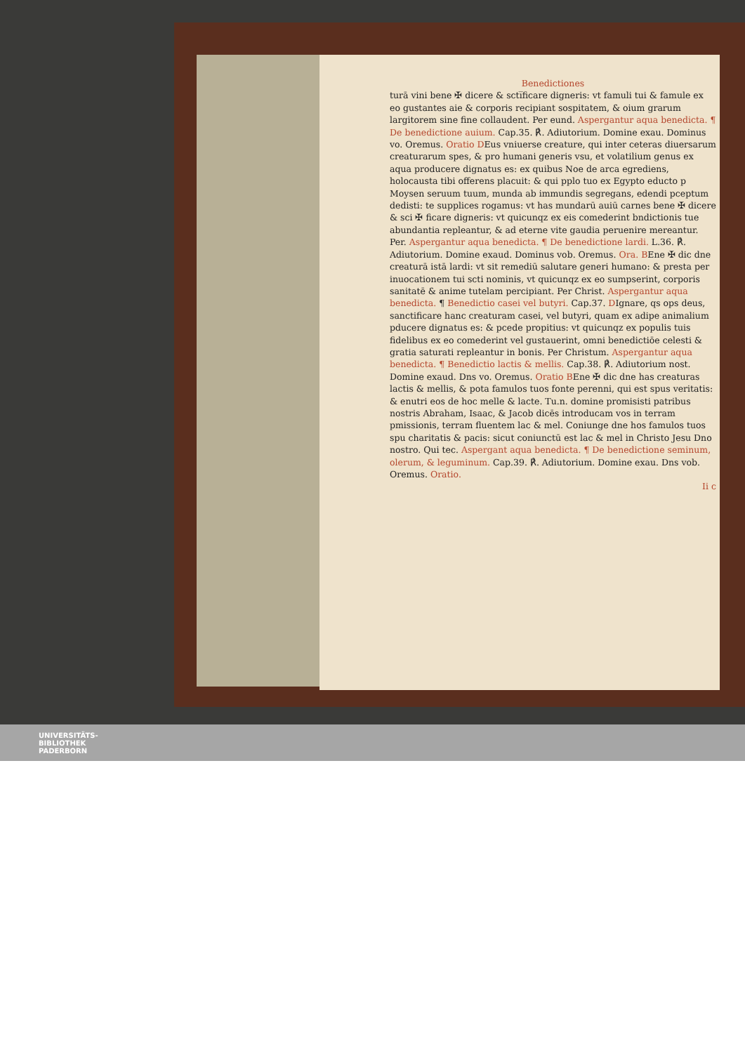Benedictiones
turā vini bene ✠ dicere & scti̅ficare digneris: vt famuli tui & famule ex eo gustantes aie & corporis recipiant sospitatem, & oium grarum largitorem sine fine collaudent. Per eund. Aspergantur aqua benedicta. ¶ De benedictione auium. Cap.35. ℟. Adiutorium. Domine exau. Dominus vo. Oremus. Oratio DEus vniuerse creature, qui inter ceteras diuersarum creaturarum spes, & pro humani generis vsu, et volatilium genus ex aqua producere dignatus es: ex quibus Noe de arca egrediens, holocausta tibi offerens placuit: & qui pplo tuo ex Egypto educto p Moysen seruum tuum, munda ab immundis segregans, edendi pceptum dedisti: te supplices rogamus: vt has mundarū auiū carnes bene ✠ dicere & sci ✠ ficare digneris: vt quicunqz ex eis comederint bndictionis tue abundantia repleantur, & ad eterne vite gaudia peruenire mereantur. Per. Aspergantur aqua benedicta. ¶ De benedictione lardi. L.36. ℟. Adiutorium. Domine exaud. Dominus vob. Oremus. Ora. BEne ✠ dic dne creaturā istā lardi: vt sit remediū salutare generi humano: & presta per inuocationem tui scti nominis, vt quicunqz ex eo sumpserint, corporis sanitatē & anime tutelam percipiant. Per Christ. Aspergantur aqua benedicta. ¶ Benedictio casei vel butyri. Cap.37. DIgnare, qs ops deus, sanctificare hanc creaturam casei, vel butyri, quam ex adipe animalium pducere dignatus es: & pcede propitius: vt quicunqz ex populis tuis fidelibus ex eo comederint vel gustauerint, omni benedictiōe celesti & gratia saturati repleantur in bonis. Per Christum. Aspergantur aqua benedicta. ¶ Benedictio lactis & mellis. Cap.38. ℟. Adiutorium nost. Domine exaud. Dns vo. Oremus. Oratio BEne ✠ dic dne has creaturas lactis & mellis, & pota famulos tuos fonte perenni, qui est spus veritatis: & enutri eos de hoc melle & lacte. Tu.n. domine promisisti patribus nostris Abraham, Isaac, & Jacob dicēs introducam vos in terram pmissionis, terram fluentem lac & mel. Coniunge dne hos famulos tuos spu charitatis & pacis: sicut coniunctū est lac & mel in Christo Jesu Dno nostro. Qui tec. Aspergant aqua benedicta. ¶ De benedictione seminum, olerum, & leguminum. Cap.39. ℟. Adiutorium. Domine exau. Dns vob. Oremus. Oratio.
Ii c
UNIVERSITÄTS-
BIBLIOTHEK
PADERBORN